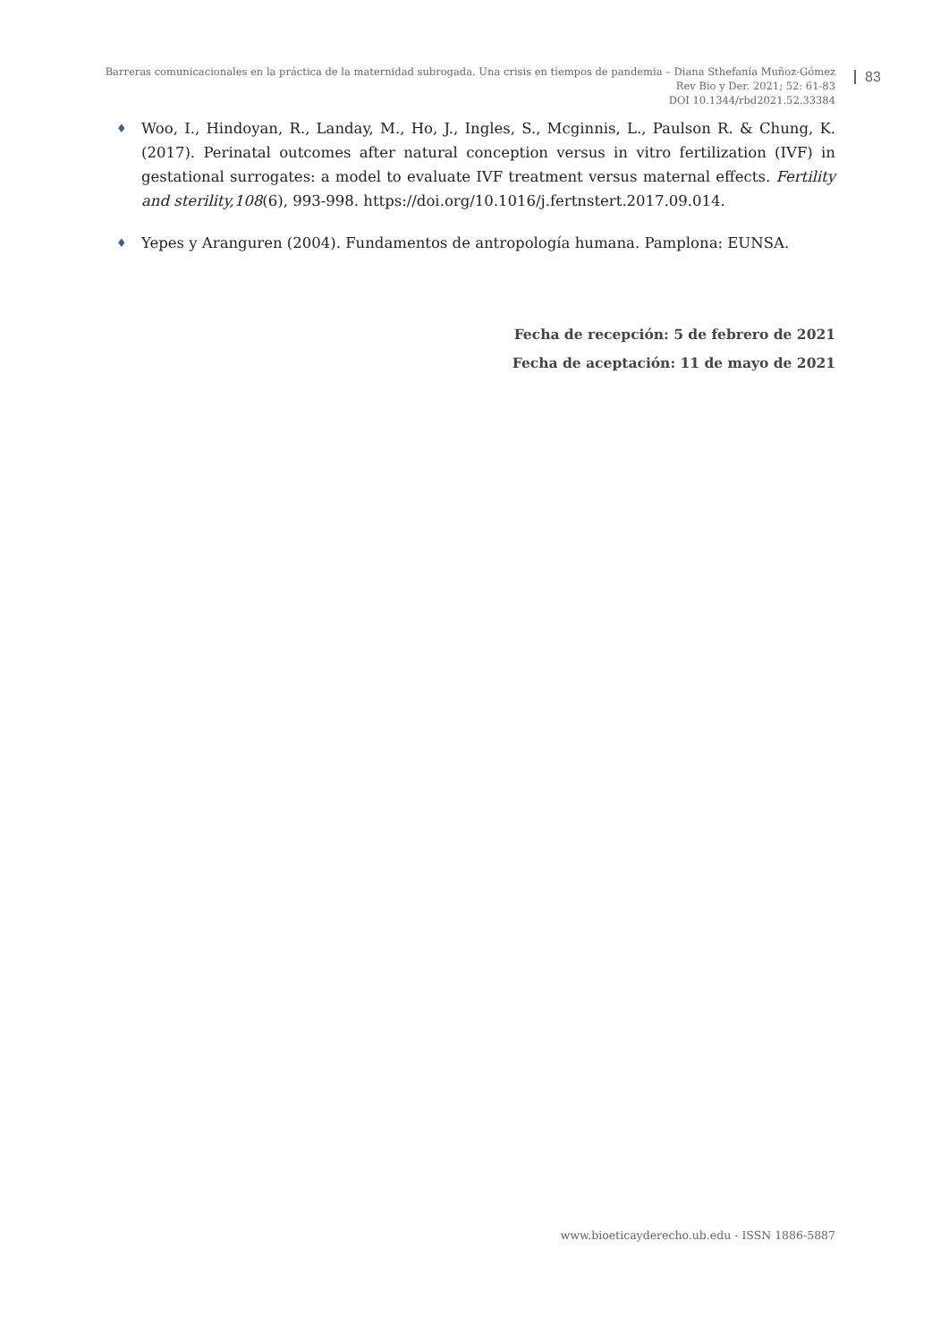Barreras comunicacionales en la práctica de la maternidad subrogada. Una crisis en tiempos de pandemia – Diana Sthefanía Muñoz-Gómez
Rev Bio y Der. 2021; 52: 61-83
DOI 10.1344/rbd2021.52.33384
83
♦
Woo, I., Hindoyan, R., Landay, M., Ho, J., Ingles, S., Mcginnis, L., Paulson R. & Chung, K. (2017). Perinatal outcomes after natural conception versus in vitro fertilization (IVF) in gestational surrogates: a model to evaluate IVF treatment versus maternal effects. Fertility and sterility,108(6), 993-998. https://doi.org/10.1016/j.fertnstert.2017.09.014.
♦
Yepes y Aranguren (2004). Fundamentos de antropología humana. Pamplona: EUNSA.
Fecha de recepción: 5 de febrero de 2021
Fecha de aceptación: 11 de mayo de 2021
www.bioeticayderecho.ub.edu - ISSN 1886-5887